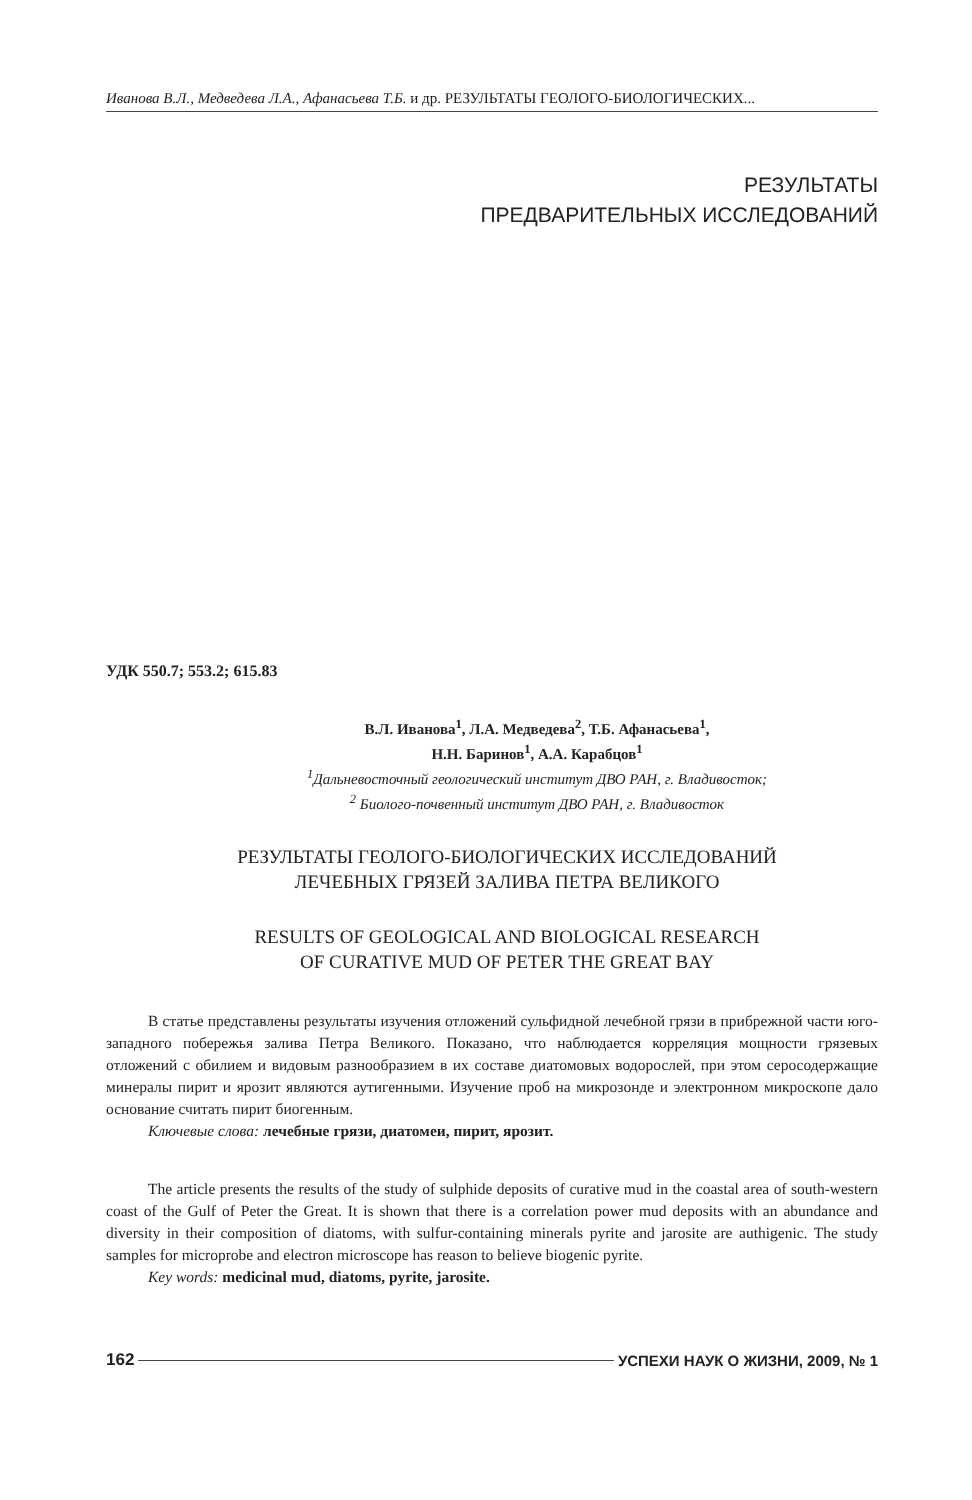Иванова В.Л., Медведева Л.А., Афанасьева Т.Б. и др. РЕЗУЛЬТАТЫ ГЕОЛОГО-БИОЛОГИЧЕСКИХ...
РЕЗУЛЬТАТЫ
ПРЕДВАРИТЕЛЬНЫХ ИССЛЕДОВАНИЙ
УДК 550.7; 553.2; 615.83
В.Л. Иванова<sup>1</sup>, Л.А. Медведева<sup>2</sup>, Т.Б. Афанасьева<sup>1</sup>,
Н.Н. Баринов<sup>1</sup>, А.А. Карабцов<sup>1</sup>
<sup>1</sup> Дальневосточный геологический институт ДВО РАН, г. Владивосток;
<sup>2</sup> Биолого-почвенный институт ДВО РАН, г. Владивосток
РЕЗУЛЬТАТЫ ГЕОЛОГО-БИОЛОГИЧЕСКИХ ИССЛЕДОВАНИЙ
ЛЕЧЕБНЫХ ГРЯЗЕЙ ЗАЛИВА ПЕТРА ВЕЛИКОГО
RESULTS OF GEOLOGICAL AND BIOLOGICAL RESEARCH
OF CURATIVE MUD OF PETER THE GREAT BAY
В статье представлены результаты изучения отложений сульфидной лечебной грязи в прибрежной части юго-западного побережья залива Петра Великого. Показано, что наблюдается корреляция мощности грязевых отложений с обилием и видовым разнообразием в их составе диатомовых водорослей, при этом серосодержащие минералы пирит и ярозит являются аутигенными. Изучение проб на микрозонде и электронном микроскопе дало основание считать пирит биогенным.
Ключевые слова: лечебные грязи, диатомеи, пирит, ярозит.
The article presents the results of the study of sulphide deposits of curative mud in the coastal area of south-western coast of the Gulf of Peter the Great. It is shown that there is a correlation power mud deposits with an abundance and diversity in their composition of diatoms, with sulfur-containing minerals pyrite and jarosite are authigenic. The study samples for microprobe and electron microscope has reason to believe biogenic pyrite.
Key words: medicinal mud, diatoms, pyrite, jarosite.
162 УСПЕХИ НАУК О ЖИЗНИ, 2009, № 1